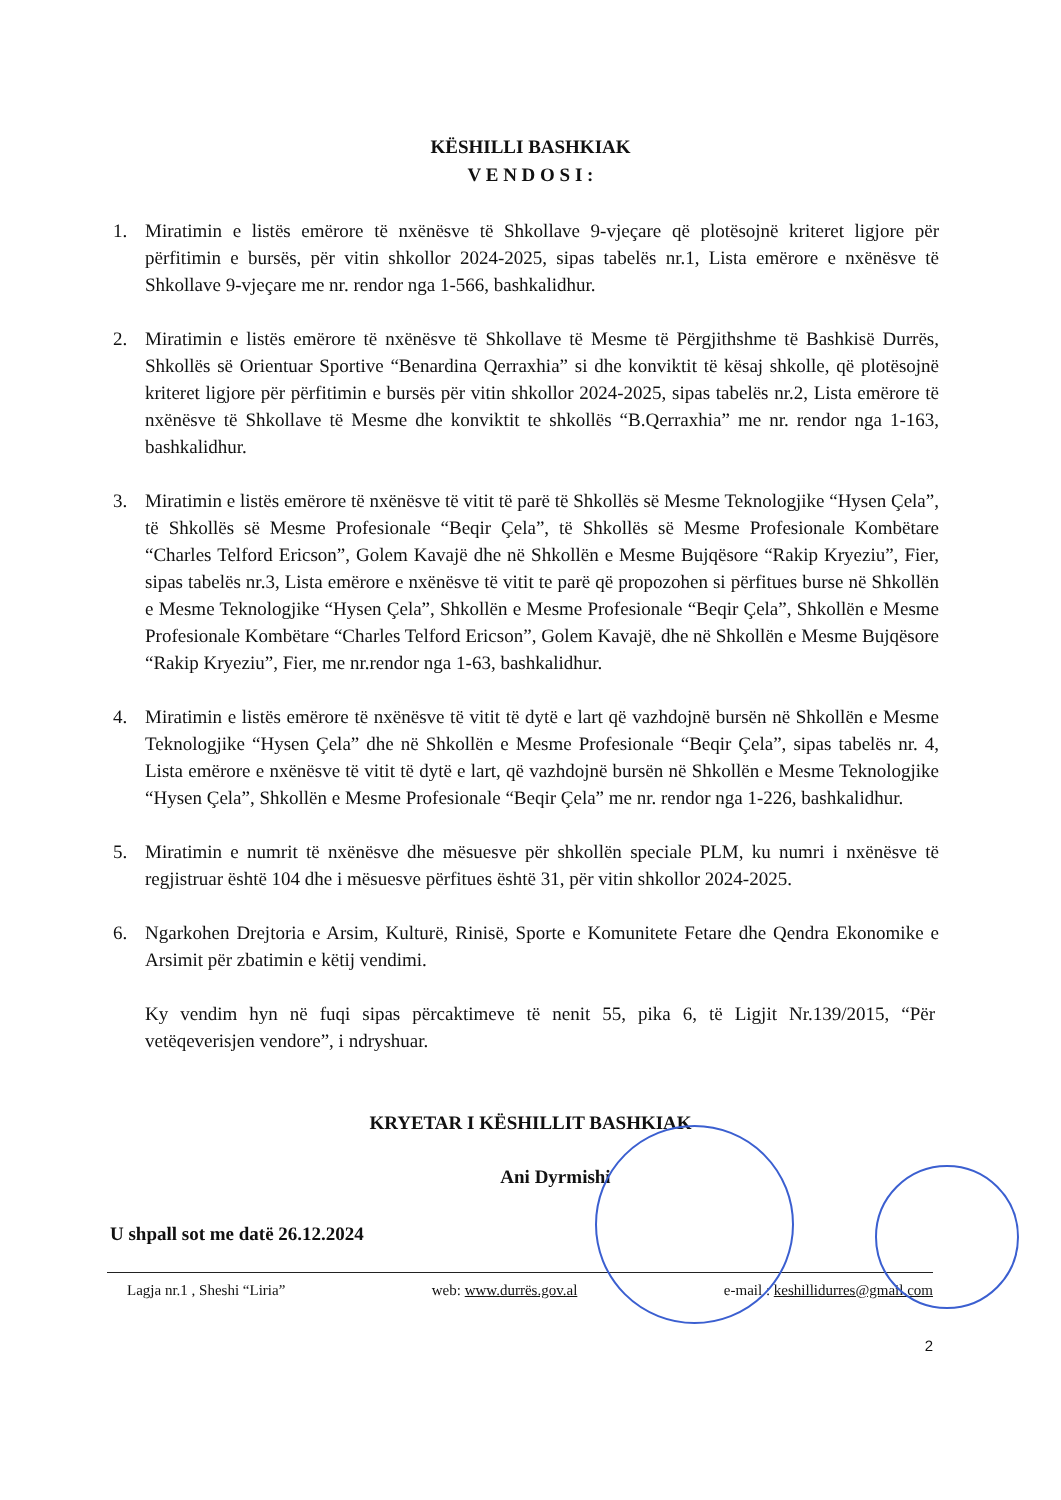KËSHILLI BASHKIAK
V E N D O S I :
1. Miratimin e listës emërore të nxënësve të Shkollave 9-vjeçare që plotësojnë kriteret ligjore për përfitimin e bursës, për vitin shkollor 2024-2025, sipas tabelës nr.1, Lista emërore e nxënësve të Shkollave 9-vjeçare me nr. rendor nga 1-566, bashkalidhur.
2. Miratimin e listës emërore të nxënësve të Shkollave të Mesme të Përgjithshme të Bashkisë Durrës, Shkollës së Orientuar Sportive “Benardina Qerraxhia” si dhe konviktit të kësaj shkolle, që plotësojnë kriteret ligjore për përfitimin e bursës për vitin shkollor 2024-2025, sipas tabelës nr.2, Lista emërore të nxënësve të Shkollave të Mesme dhe konviktit te shkollës “B.Qerraxhia” me nr. rendor nga 1-163, bashkalidhur.
3. Miratimin e listës emërore të nxënësve të vitit të parë të Shkollës së Mesme Teknologjike “Hysen Çela”, të Shkollës së Mesme Profesionale “Beqir Çela”, të Shkollës së Mesme Profesionale Kombëtare “Charles Telford Ericson”, Golem Kavajë dhe në Shkollën e Mesme Bujqësore “Rakip Kryeziu”, Fier, sipas tabelës nr.3, Lista emërore e nxënësve të vitit te parë që propozohen si përfitues burse në Shkollën e Mesme Teknologjike “Hysen Çela”, Shkollën e Mesme Profesionale “Beqir Çela”, Shkollën e Mesme Profesionale Kombëtare “Charles Telford Ericson”, Golem Kavajë, dhe në Shkollën e Mesme Bujqësore “Rakip Kryeziu”, Fier, me nr.rendor nga 1-63, bashkalidhur.
4. Miratimin e listës emërore të nxënësve të vitit të dytë e lart që vazhdojnë bursën në Shkollën e Mesme Teknologjike “Hysen Çela” dhe në Shkollën e Mesme Profesionale “Beqir Çela”, sipas tabelës nr. 4, Lista emërore e nxënësve të vitit të dytë e lart, që vazhdojnë bursën në Shkollën e Mesme Teknologjike “Hysen Çela”, Shkollën e Mesme Profesionale “Beqir Çela” me nr. rendor nga 1-226, bashkalidhur.
5. Miratimin e numrit të nxënësve dhe mësuesve për shkollën speciale PLM, ku numri i nxënësve të regjistruar është 104 dhe i mësuesve përfitues është 31, për vitin shkollor 2024-2025.
6. Ngarkohen Drejtoria e Arsim, Kulturë, Rinisë, Sporte e Komunitete Fetare dhe Qendra Ekonomike e Arsimit për zbatimin e këtij vendimi.
Ky vendim hyn në fuqi sipas përcaktimeve të nenit 55, pika 6, të Ligjit Nr.139/2015, “Për vetëqeverisjen vendore”, i ndryshuar.
KRYETAR I KËSHILLIT BASHKIAK
Ani Dyrmishi
U shpall sot me datë 26.12.2024
Lagja nr.1 , Sheshi “Liria” web: www.durrës.gov.al e-mail : keshillidurres@gmail.com
2